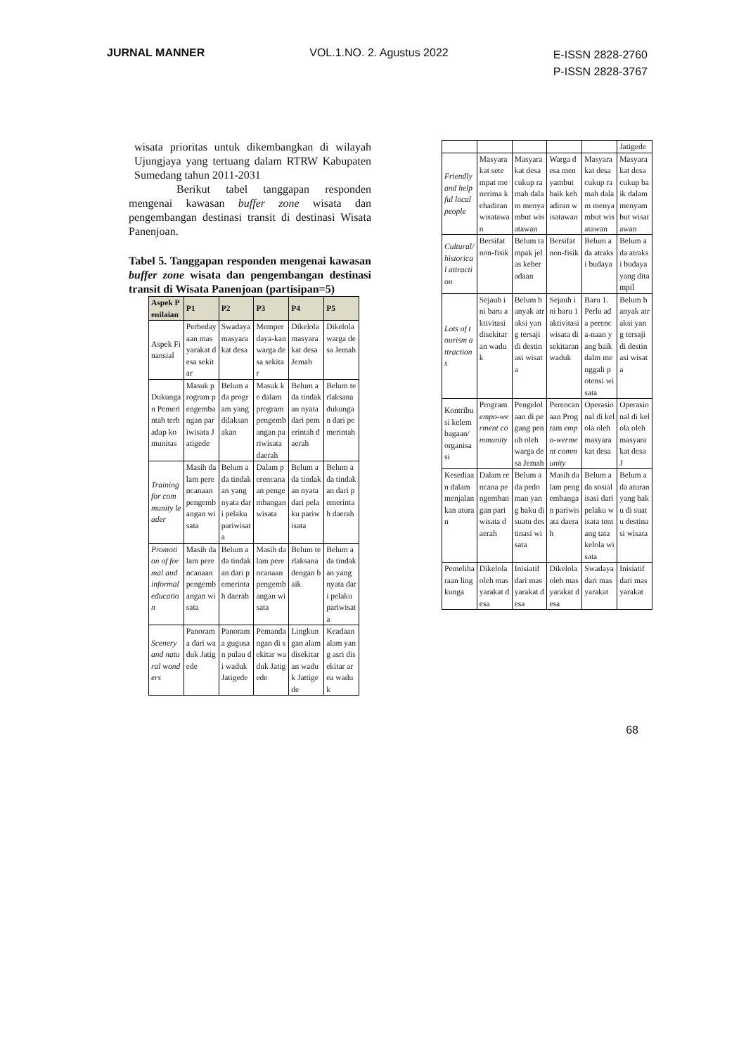JURNAL MANNER VOL.1.NO. 2. Agustus 2022
E-ISSN 2828-2760
P-ISSN 2828-3767
wisata prioritas untuk dikembangkan di wilayah Ujungjaya yang tertuang dalam RTRW Kabupaten Sumedang tahun 2011-2031
Berikut tabel tanggapan responden mengenai kawasan buffer zone wisata dan pengembangan destinasi transit di destinasi Wisata Panenjoan.
Tabel 5. Tanggapan responden mengenai kawasan buffer zone wisata dan pengembangan destinasi transit di Wisata Panenjoan (partisipan=5)
| Aspek Penilaian | P1 | P2 | P3 | P4 | P5 |
| --- | --- | --- | --- | --- | --- |
| Aspek Finansial | Perbedayaan masyarakat desa sekitar | Swadaya masyarakat desa | Memperdaya-kan warga desa sekitar | Dikelola masyarakat desa Jemah | Dikelola warga desa Jemah |
| Dukungan Pemerintah terhadap komunitas | Masuk program pengembangan pariwisata Jatigede | Belum ada program yang dilaksanakan | Masuk ke dalam program pengembangan pariwisata daerah | Belum ada tindakan nyata dari pemerintah daerah | Belum terlaksana dukungan dari pemerintah |
| Training for community leader | Masih dalam perencanaan pengembangan wisata | Belum ada tindakan yang nyata dari pelaku pariwisata | Dalam perencanaan pengembangan wisata | Belum ada tindakan nyata dari pelaku pariwisata | Belum ada tindakan dari pemerintah daerah |
| Promotion of formal and informal education | Masih dalam perencanaan pengembangan wisata | Belum ada tindakan dari pemerintah daerah | Masih dalam perencanaan pengembangan wisata | Belum terlaksana dengan baik | Belum ada tindakan yang nyata dari pelaku pariwisata |
| Scenery and natural wonders | Panorama dari waduk Jatigede | Panorama gugusan pulau di waduk Jatigede | Pemandangan di sekitar waduk Jatigede | Lingkungan alam disekitaran waduk Jattigede | Keadaan alam yang asri disekitar area waduk |
| | | | | | Jatigede |
| Friendly and helpful local people | Masyarakat setempat menerima kehadiran wisatawan | Masyarakat desa cukup ramah dalam menyambut wisatawan | Warga desa menyambut baik kehadiran wisatawan | Masyarakat desa cukup ramah dalam menyambut wisatawan | Masyarakat desa cukup baik dalam menyambut wisatawan |
| Cultural/ historical attraction | Bersifat non-fisik | Belum tampak jelas keberadaan | Bersifat non-fisik | Belum ada atraksi budaya | Belum ada atraksi budaya yang ditampil |
| Lots of tourism attractions | Sejauh ini baru aktivitasi disekitaran waduk | Belum banyak atraksi yang tersaji di destinasi wisata | Sejauh ini baru 1 aktivitasi wisata disekitaran waduk | Baru 1. Perlu ada perenca-naan yang baik dalm menggali potensi wisata | Belum banyak atraksi yang tersaji di destinasi wisata |
| Kontribusi kelembagaan/ organisasi | Program empo-werment community | Pengelolaan di pegang penuh oleh warga desa Jemah | Perencanaan Program empo-werment community | Operasional di kelola oleh masyarakat desa | Operasional di kelola oleh masyarakat desa J |
| Kesediaan dalam menjalankan aturan | Dalam rencana pengembangan pariwisata daerah | Belum ada pedoman yang baku di suatu destinasi wisata | Masih dalam pengembangan pariwisata daerah | Belum ada sosialisasi dari pelaku wisata tentang tata kelola wisata | Belum ada aturan yang baku di suatu destinasi wisata |
| Pemeliharaan lingkunga | Dikelola oleh masyarakat desa | Inisiatif dari masyarakat desa | Dikelola oleh masyarakat desa | Swadaya dari masyarakat | Inisiatif dari masyarakat |
68